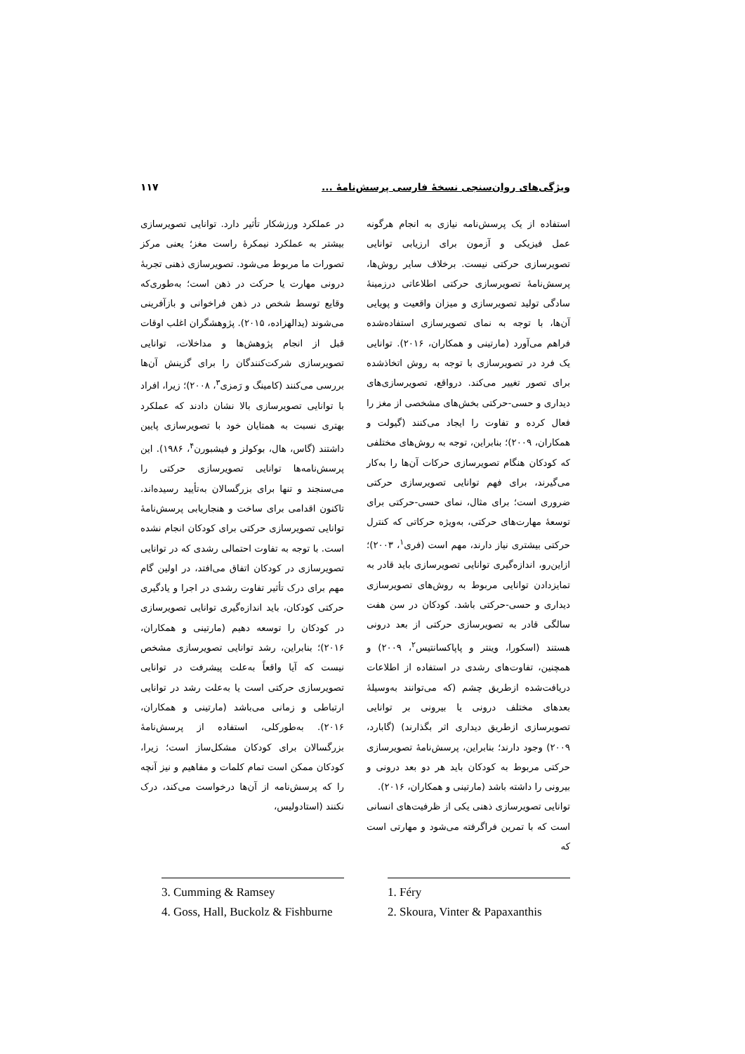ویژگی‌های روان‌سنجی نسخهٔ فارسی پرسش‌نامهٔ ... ۱۱۷
استفاده از یک پرسش‌نامه نیازی به انجام هرگونه عمل فیزیکی و آزمون برای ارزیابی توانایی تصویرسازی حرکتی نیست. برخلاف سایر روش‌ها، پرسش‌نامهٔ تصویرسازی حرکتی اطلاعاتی درزمینهٔ سادگی تولید تصویرسازی و میزان واقعیت و پویایی آن‌ها، با توجه به نمای تصویرسازی استفاده‌شده فراهم می‌آورد (مارتینی و همکاران، ۲۰۱۶). توانایی یک فرد در تصویرسازی با توجه به روش اتخاذشده برای تصور تغییر می‌کند. درواقع، تصویرسازی‌های دیداری و حسی-حرکتی بخش‌های مشخصی از مغز را فعال کرده و تفاوت را ایجاد می‌کنند (گیولت و همکاران، ۲۰۰۹)؛ بنابراین، توجه به روش‌های مختلفی که کودکان هنگام تصویرسازی حرکات آن‌ها را به‌کار می‌گیرند، برای فهم توانایی تصویرسازی حرکتی ضروری است؛ برای مثال، نمای حسی-حرکتی برای توسعهٔ مهارت‌های حرکتی، به‌ویژه حرکاتی که کنترل حرکتی بیشتری نیاز دارند، مهم است (فری<sup>۱</sup>، ۲۰۰۳)؛ ازاین‌رو، اندازه‌گیری توانایی تصویرسازی باید قادر به تمایزدادن توانایی مربوط به روش‌های تصویرسازی دیداری و حسی-حرکتی باشد. کودکان در سن هفت سالگی قادر به تصویرسازی حرکتی از بعد درونی هستند (اسکورا، وینتر و پاپاکسانتیس<sup>۲</sup>، ۲۰۰۹) و همچنین، تفاوت‌های رشدی در استفاده از اطلاعات دریافت‌شده ازطریق چشم (که می‌توانند به‌وسیلهٔ بعدهای مختلف درونی یا بیرونی بر توانایی تصویرسازی ازطریق دیداری اثر بگذارند) (گابارد، ۲۰۰۹) وجود دارند؛ بنابراین، پرسش‌نامهٔ تصویرسازی حرکتی مربوط به کودکان باید هر دو بعد درونی و بیرونی را داشته باشد (مارتینی و همکاران، ۲۰۱۶).
توانایی تصویرسازی ذهنی یکی از ظرفیت‌های انسانی است که با تمرین فراگرفته می‌شود و مهارتی است که
1. Féry
2. Skoura, Vinter & Papaxanthis
در عملکرد ورزشکار تأثیر دارد. توانایی تصویرسازی بیشتر به عملکرد نیمکرهٔ راست مغز؛ یعنی مرکز تصورات ما مربوط می‌شود. تصویرسازی ذهنی تجربهٔ درونی مهارت یا حرکت در ذهن است؛ به‌طوری‌که وقایع توسط شخص در ذهن فراخوانی و بازآفرینی می‌شوند (یدالهزاده، ۲۰۱۵). پژوهشگران اغلب اوقات قبل از انجام پژوهش‌ها و مداخلات، توانایی تصویرسازی شرکت‌کنندگان را برای گزینش آن‌ها بررسی می‌کنند (کامینگ و رَمزی<sup>۳</sup>، ۲۰۰۸)؛ زیرا، افراد با توانایی تصویرسازی بالا نشان دادند که عملکرد بهتری نسبت به همتایان خود با تصویرسازی پایین داشتند (گاس، هال، بوکولز و فیشبورن<sup>۴</sup>، ۱۹۸۶). این پرسش‌نامه‌ها توانایی تصویرسازی حرکتی را می‌سنجند و تنها برای بزرگسالان به‌تأیید رسیده‌اند. تاکنون اقدامی برای ساخت و هنجاریابی پرسش‌نامهٔ توانایی تصویرسازی حرکتی برای کودکان انجام نشده است. با توجه به تفاوت احتمالی رشدی که در توانایی تصویرسازی در کودکان اتفاق می‌افتد، در اولین گام مهم برای درک تأثیر تفاوت رشدی در اجرا و یادگیری حرکتی کودکان، باید اندازه‌گیری توانایی تصویرسازی در کودکان را توسعه دهیم (مارتینی و همکاران، ۲۰۱۶)؛ بنابراین، رشد توانایی تصویرسازی مشخص نیست که آیا واقعاً به‌علت پیشرفت در توانایی تصویرسازی حرکتی است یا به‌علت رشد در توانایی ارتباطی و زمانی می‌باشد (مارتینی و همکاران، ۲۰۱۶). به‌طورکلی، استفاده از پرسش‌نامهٔ بزرگسالان برای کودکان مشکل‌ساز است؛ زیرا، کودکان ممکن است تمام کلمات و مفاهیم و نیز آنچه را که پرسش‌نامه از آن‌ها درخواست می‌کند، درک نکنند (استادولیس،
3. Cumming & Ramsey
4. Goss, Hall, Buckolz & Fishburne